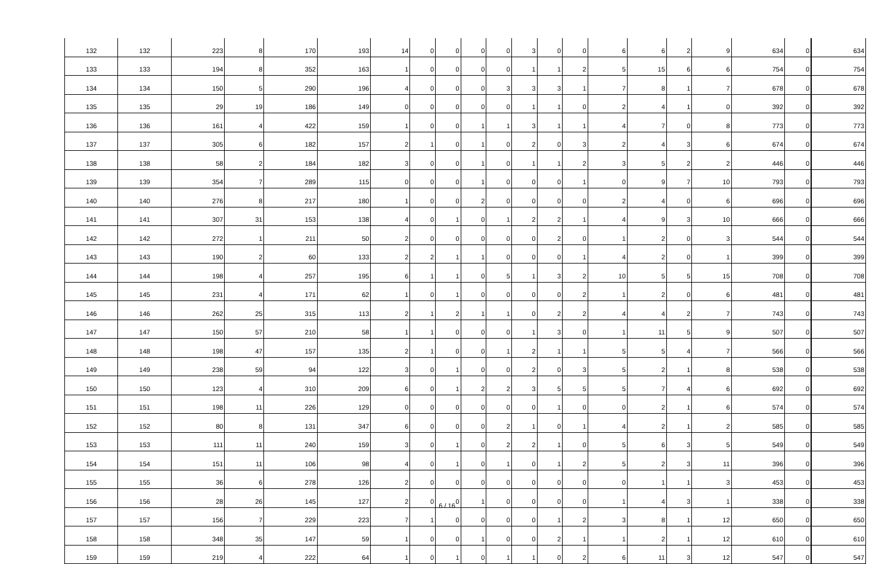| 132 | 132 | 223 | 8 | 170 | 193 | 14 | 0 | 0 | 0 | 0 | 3 | 0 | 0 | 6 | 6 | 2 | 9 | 634 | 0 | 634 |
| 133 | 133 | 194 | 8 | 352 | 163 | 1 | 0 | 0 | 0 | 0 | 1 | 1 | 2 | 5 | 15 | 6 | 6 | 754 | 0 | 754 |
| 134 | 134 | 150 | 5 | 290 | 196 | 4 | 0 | 0 | 0 | 3 | 3 | 3 | 1 | 7 | 8 | 1 | 7 | 678 | 0 | 678 |
| 135 | 135 | 29 | 19 | 186 | 149 | 0 | 0 | 0 | 0 | 0 | 1 | 1 | 0 | 2 | 4 | 1 | 0 | 392 | 0 | 392 |
| 136 | 136 | 161 | 4 | 422 | 159 | 1 | 0 | 0 | 1 | 1 | 3 | 1 | 1 | 4 | 7 | 0 | 8 | 773 | 0 | 773 |
| 137 | 137 | 305 | 6 | 182 | 157 | 2 | 1 | 0 | 1 | 0 | 2 | 0 | 3 | 2 | 4 | 3 | 6 | 674 | 0 | 674 |
| 138 | 138 | 58 | 2 | 184 | 182 | 3 | 0 | 0 | 1 | 0 | 1 | 1 | 2 | 3 | 5 | 2 | 2 | 446 | 0 | 446 |
| 139 | 139 | 354 | 7 | 289 | 115 | 0 | 0 | 0 | 1 | 0 | 0 | 0 | 1 | 0 | 9 | 7 | 10 | 793 | 0 | 793 |
| 140 | 140 | 276 | 8 | 217 | 180 | 1 | 0 | 0 | 2 | 0 | 0 | 0 | 0 | 2 | 4 | 0 | 6 | 696 | 0 | 696 |
| 141 | 141 | 307 | 31 | 153 | 138 | 4 | 0 | 1 | 0 | 1 | 2 | 2 | 1 | 4 | 9 | 3 | 10 | 666 | 0 | 666 |
| 142 | 142 | 272 | 1 | 211 | 50 | 2 | 0 | 0 | 0 | 0 | 0 | 2 | 0 | 1 | 2 | 0 | 3 | 544 | 0 | 544 |
| 143 | 143 | 190 | 2 | 60 | 133 | 2 | 2 | 1 | 1 | 0 | 0 | 0 | 1 | 4 | 2 | 0 | 1 | 399 | 0 | 399 |
| 144 | 144 | 198 | 4 | 257 | 195 | 6 | 1 | 1 | 0 | 5 | 1 | 3 | 2 | 10 | 5 | 5 | 15 | 708 | 0 | 708 |
| 145 | 145 | 231 | 4 | 171 | 62 | 1 | 0 | 1 | 0 | 0 | 0 | 0 | 2 | 1 | 2 | 0 | 6 | 481 | 0 | 481 |
| 146 | 146 | 262 | 25 | 315 | 113 | 2 | 1 | 2 | 1 | 1 | 0 | 2 | 2 | 4 | 4 | 2 | 7 | 743 | 0 | 743 |
| 147 | 147 | 150 | 57 | 210 | 58 | 1 | 1 | 0 | 0 | 0 | 1 | 3 | 0 | 1 | 11 | 5 | 9 | 507 | 0 | 507 |
| 148 | 148 | 198 | 47 | 157 | 135 | 2 | 1 | 0 | 0 | 1 | 2 | 1 | 1 | 5 | 5 | 4 | 7 | 566 | 0 | 566 |
| 149 | 149 | 238 | 59 | 94 | 122 | 3 | 0 | 1 | 0 | 0 | 2 | 0 | 3 | 5 | 2 | 1 | 8 | 538 | 0 | 538 |
| 150 | 150 | 123 | 4 | 310 | 209 | 6 | 0 | 1 | 2 | 2 | 3 | 5 | 5 | 5 | 7 | 4 | 6 | 692 | 0 | 692 |
| 151 | 151 | 198 | 11 | 226 | 129 | 0 | 0 | 0 | 0 | 0 | 0 | 1 | 0 | 0 | 2 | 1 | 6 | 574 | 0 | 574 |
| 152 | 152 | 80 | 8 | 131 | 347 | 6 | 0 | 0 | 0 | 2 | 1 | 0 | 1 | 4 | 2 | 1 | 2 | 585 | 0 | 585 |
| 153 | 153 | 111 | 11 | 240 | 159 | 3 | 0 | 1 | 0 | 2 | 2 | 1 | 0 | 5 | 6 | 3 | 5 | 549 | 0 | 549 |
| 154 | 154 | 151 | 11 | 106 | 98 | 4 | 0 | 1 | 0 | 1 | 0 | 1 | 2 | 5 | 2 | 3 | 11 | 396 | 0 | 396 |
| 155 | 155 | 36 | 6 | 278 | 126 | 2 | 0 | 0 | 0 | 0 | 0 | 0 | 0 | 0 | 1 | 1 | 3 | 453 | 0 | 453 |
| 156 | 156 | 28 | 26 | 145 | 127 | 2 | 0 | 0 | 1 | 0 | 0 | 0 | 0 | 1 | 4 | 3 | 1 | 338 | 0 | 338 |
| 157 | 157 | 156 | 7 | 229 | 223 | 7 | 1 | 0 | 0 | 0 | 0 | 1 | 2 | 3 | 8 | 1 | 12 | 650 | 0 | 650 |
| 158 | 158 | 348 | 35 | 147 | 59 | 1 | 0 | 0 | 1 | 0 | 0 | 2 | 1 | 1 | 2 | 1 | 12 | 610 | 0 | 610 |
| 159 | 159 | 219 | 4 | 222 | 64 | 1 | 0 | 1 | 0 | 1 | 1 | 0 | 2 | 6 | 11 | 3 | 12 | 547 | 0 | 547 |
6 / 16